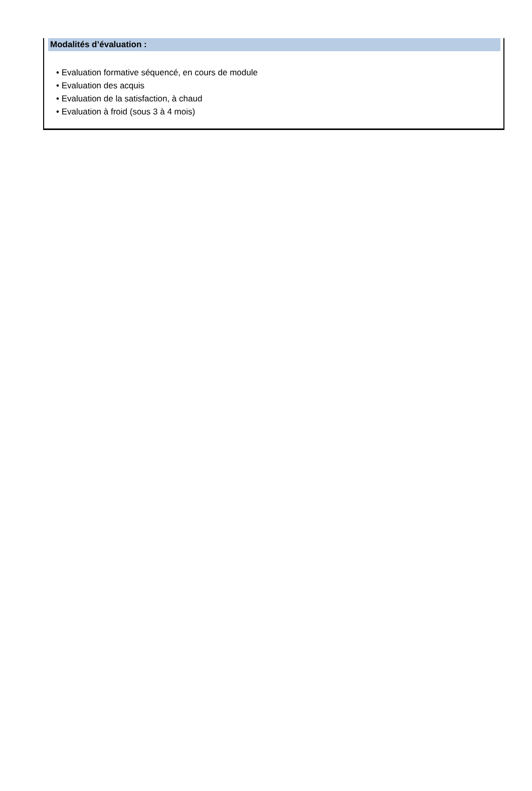Modalités d’évaluation :
• Evaluation formative séquencé, en cours de module
• Evaluation des acquis
• Evaluation de la satisfaction, à chaud
• Evaluation à froid (sous 3 à 4 mois)